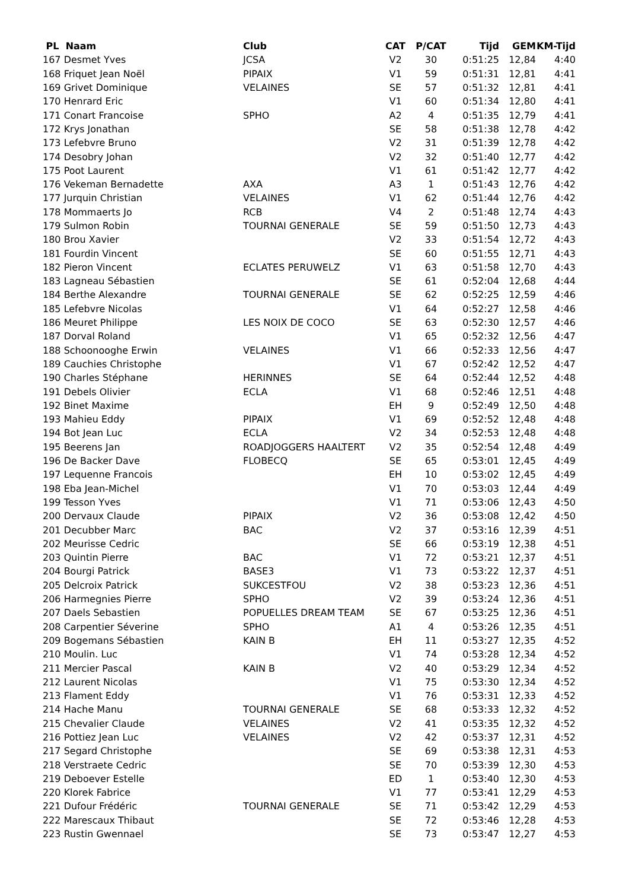| PL Naam | Club | CAT | P/CAT | Tijd | GEM | KM-Tijd |
| --- | --- | --- | --- | --- | --- | --- |
| 167 Desmet Yves | JCSA | V2 | 30 | 0:51:25 | 12,84 | 4:40 |
| 168 Friquet Jean Noël | PIPAIX | V1 | 59 | 0:51:31 | 12,81 | 4:41 |
| 169 Grivet Dominique | VELAINES | SE | 57 | 0:51:32 | 12,81 | 4:41 |
| 170 Henrard Eric | | V1 | 60 | 0:51:34 | 12,80 | 4:41 |
| 171 Conart Francoise | SPHO | A2 | 4 | 0:51:35 | 12,79 | 4:41 |
| 172 Krys Jonathan | | SE | 58 | 0:51:38 | 12,78 | 4:42 |
| 173 Lefebvre Bruno | | V2 | 31 | 0:51:39 | 12,78 | 4:42 |
| 174 Desobry Johan | | V2 | 32 | 0:51:40 | 12,77 | 4:42 |
| 175 Poot Laurent | | V1 | 61 | 0:51:42 | 12,77 | 4:42 |
| 176 Vekeman Bernadette | AXA | A3 | 1 | 0:51:43 | 12,76 | 4:42 |
| 177 Jurquin Christian | VELAINES | V1 | 62 | 0:51:44 | 12,76 | 4:42 |
| 178 Mommaerts Jo | RCB | V4 | 2 | 0:51:48 | 12,74 | 4:43 |
| 179 Sulmon Robin | TOURNAI GENERALE | SE | 59 | 0:51:50 | 12,73 | 4:43 |
| 180 Brou Xavier | | V2 | 33 | 0:51:54 | 12,72 | 4:43 |
| 181 Fourdin Vincent | | SE | 60 | 0:51:55 | 12,71 | 4:43 |
| 182 Pieron Vincent | ECLATES PERUWELZ | V1 | 63 | 0:51:58 | 12,70 | 4:43 |
| 183 Lagneau Sébastien | | SE | 61 | 0:52:04 | 12,68 | 4:44 |
| 184 Berthe Alexandre | TOURNAI GENERALE | SE | 62 | 0:52:25 | 12,59 | 4:46 |
| 185 Lefebvre Nicolas | | V1 | 64 | 0:52:27 | 12,58 | 4:46 |
| 186 Meuret Philippe | LES NOIX DE COCO | SE | 63 | 0:52:30 | 12,57 | 4:46 |
| 187 Dorval Roland | | V1 | 65 | 0:52:32 | 12,56 | 4:47 |
| 188 Schoonooghe Erwin | VELAINES | V1 | 66 | 0:52:33 | 12,56 | 4:47 |
| 189 Cauchies Christophe | | V1 | 67 | 0:52:42 | 12,52 | 4:47 |
| 190 Charles Stéphane | HERINNES | SE | 64 | 0:52:44 | 12,52 | 4:48 |
| 191 Debels Olivier | ECLA | V1 | 68 | 0:52:46 | 12,51 | 4:48 |
| 192 Binet Maxime | | EH | 9 | 0:52:49 | 12,50 | 4:48 |
| 193 Mahieu Eddy | PIPAIX | V1 | 69 | 0:52:52 | 12,48 | 4:48 |
| 194 Bot Jean Luc | ECLA | V2 | 34 | 0:52:53 | 12,48 | 4:48 |
| 195 Beerens Jan | ROADJOGGERS HAALTERT | V2 | 35 | 0:52:54 | 12,48 | 4:49 |
| 196 De Backer Dave | FLOBECQ | SE | 65 | 0:53:01 | 12,45 | 4:49 |
| 197 Lequenne Francois | | EH | 10 | 0:53:02 | 12,45 | 4:49 |
| 198 Eba Jean-Michel | | V1 | 70 | 0:53:03 | 12,44 | 4:49 |
| 199 Tesson Yves | | V1 | 71 | 0:53:06 | 12,43 | 4:50 |
| 200 Dervaux Claude | PIPAIX | V2 | 36 | 0:53:08 | 12,42 | 4:50 |
| 201 Decubber Marc | BAC | V2 | 37 | 0:53:16 | 12,39 | 4:51 |
| 202 Meurisse Cedric | | SE | 66 | 0:53:19 | 12,38 | 4:51 |
| 203 Quintin Pierre | BAC | V1 | 72 | 0:53:21 | 12,37 | 4:51 |
| 204 Bourgi Patrick | BASE3 | V1 | 73 | 0:53:22 | 12,37 | 4:51 |
| 205 Delcroix Patrick | SUKCESTFOU | V2 | 38 | 0:53:23 | 12,36 | 4:51 |
| 206 Harmegnies Pierre | SPHO | V2 | 39 | 0:53:24 | 12,36 | 4:51 |
| 207 Daels Sebastien | POPUELLES DREAM TEAM | SE | 67 | 0:53:25 | 12,36 | 4:51 |
| 208 Carpentier Séverine | SPHO | A1 | 4 | 0:53:26 | 12,35 | 4:51 |
| 209 Bogemans Sébastien | KAIN B | EH | 11 | 0:53:27 | 12,35 | 4:52 |
| 210 Moulin. Luc | | V1 | 74 | 0:53:28 | 12,34 | 4:52 |
| 211 Mercier Pascal | KAIN B | V2 | 40 | 0:53:29 | 12,34 | 4:52 |
| 212 Laurent Nicolas | | V1 | 75 | 0:53:30 | 12,34 | 4:52 |
| 213 Flament Eddy | | V1 | 76 | 0:53:31 | 12,33 | 4:52 |
| 214 Hache Manu | TOURNAI GENERALE | SE | 68 | 0:53:33 | 12,32 | 4:52 |
| 215 Chevalier Claude | VELAINES | V2 | 41 | 0:53:35 | 12,32 | 4:52 |
| 216 Pottiez Jean Luc | VELAINES | V2 | 42 | 0:53:37 | 12,31 | 4:52 |
| 217 Segard Christophe | | SE | 69 | 0:53:38 | 12,31 | 4:53 |
| 218 Verstraete Cedric | | SE | 70 | 0:53:39 | 12,30 | 4:53 |
| 219 Deboever Estelle | | ED | 1 | 0:53:40 | 12,30 | 4:53 |
| 220 Klorek Fabrice | | V1 | 77 | 0:53:41 | 12,29 | 4:53 |
| 221 Dufour Frédéric | TOURNAI GENERALE | SE | 71 | 0:53:42 | 12,29 | 4:53 |
| 222 Marescaux Thibaut | | SE | 72 | 0:53:46 | 12,28 | 4:53 |
| 223 Rustin Gwennael | | SE | 73 | 0:53:47 | 12,27 | 4:53 |